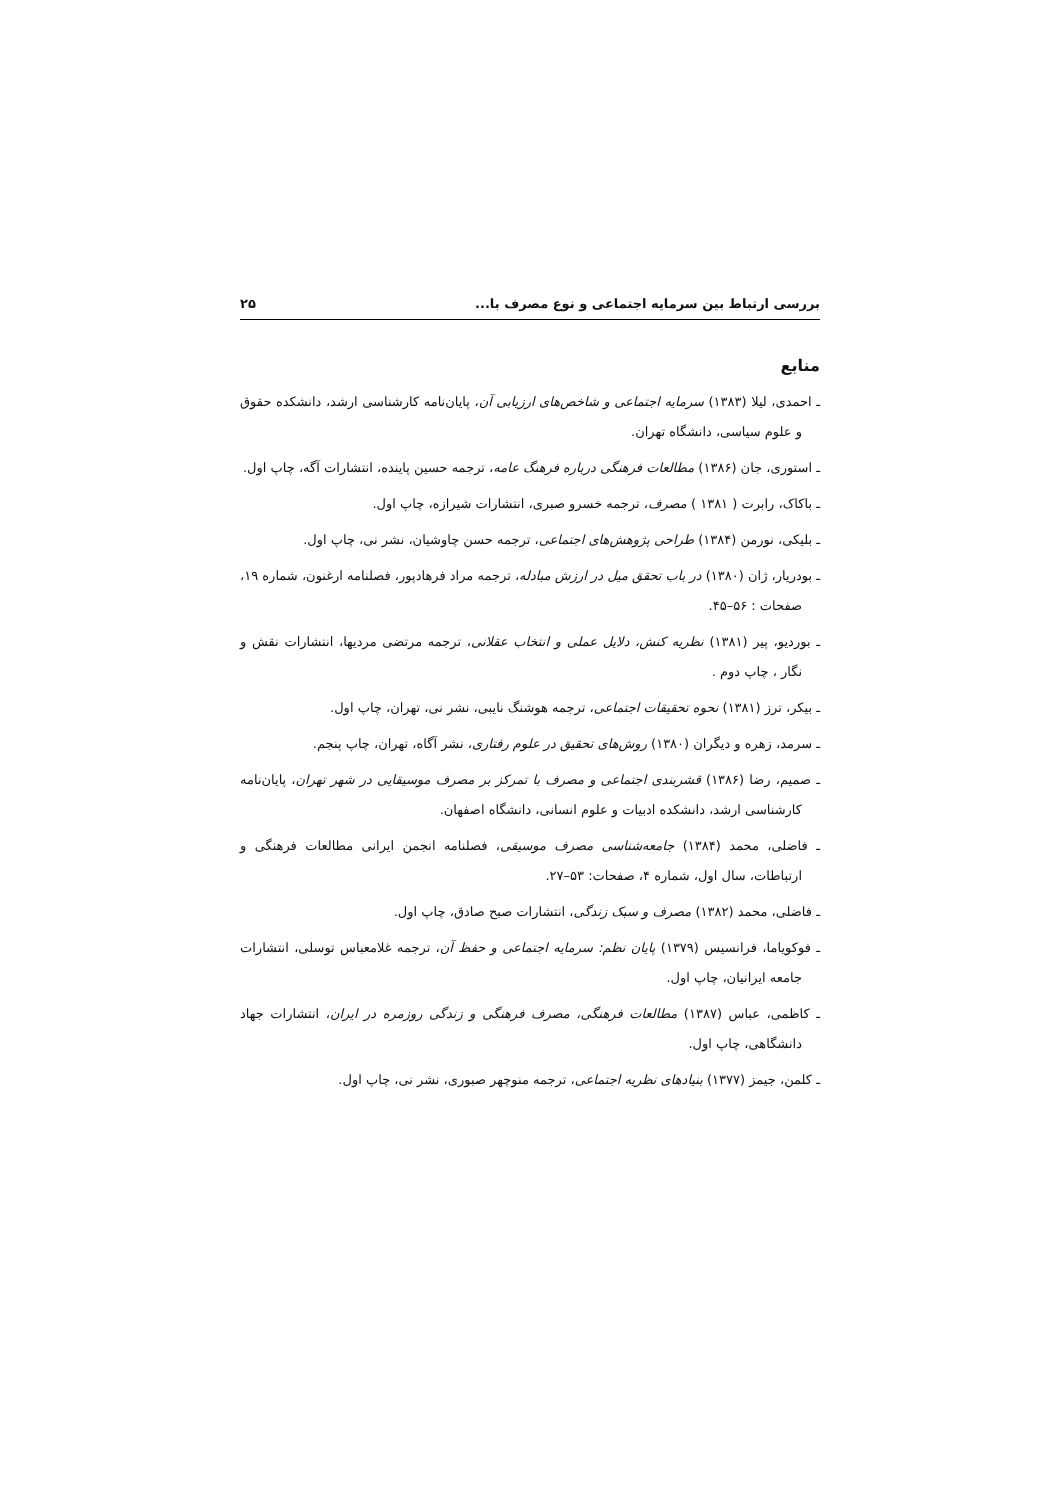بررسی ارتباط بین سرمایه اجتماعی و نوع مصرف با... ۲۵
منابع
ـ احمدی، لیلا (۱۳۸۳) سرمایه اجتماعی و شاخص‌های ارزیابی آن، پایان‌نامه کارشناسی ارشد، دانشکده حقوق و علوم سیاسی، دانشگاه تهران.
ـ استوری، جان (۱۳۸۶) مطالعات فرهنگی درباره فرهنگ عامه، ترجمه حسین پاینده، انتشارات آگه، چاپ اول.
ـ باکاک، رابرت ( ۱۳۸۱ ) مصرف، ترجمه خسرو صبری، انتشارات شیرازه، چاپ اول.
ـ بلیکی، نورمن (۱۳۸۴) طراحی پژوهش‌های اجتماعی، ترجمه حسن چاوشیان، نشر نی، چاپ اول.
ـ بودریار، ژان (۱۳۸۰) در باب تحقق میل در ارزش مبادله، ترجمه مراد فرهادپور، فصلنامه ارغنون، شماره ۱۹، صفحات : ۵۶–۴۵.
ـ بوردیو، پیر (۱۳۸۱) نظریه کنش، دلایل عملی و انتخاب عقلانی، ترجمه مرتضی مردیها، انتشارات نقش و نگار ، چاپ دوم .
ـ بیکر، ترز (۱۳۸۱) نحوه تحقیقات اجتماعی، ترجمه هوشنگ نایبی، نشر نی، تهران، چاپ اول.
ـ سرمد، زهره و دیگران (۱۳۸۰) روش‌های تحقیق در علوم رفتاری، نشر آگاه، تهران، چاپ پنجم.
ـ صمیم، رضا (۱۳۸۶) قشربندی اجتماعی و مصرف با تمرکز بر مصرف موسیقایی در شهر تهران، پایان‌نامه کارشناسی ارشد، دانشکده ادبیات و علوم انسانی، دانشگاه اصفهان.
ـ فاضلی، محمد (۱۳۸۴) جامعه‌شناسی مصرف موسیقی، فصلنامه انجمن ایرانی مطالعات فرهنگی و ارتباطات، سال اول، شماره ۴، صفحات: ۵۳–۲۷.
ـ فاضلی، محمد (۱۳۸۲) مصرف و سبک زندگی، انتشارات صبح صادق، چاپ اول.
ـ فوکویاما، فرانسیس (۱۳۷۹) پایان نظم: سرمایه اجتماعی و حفظ آن، ترجمه غلامعباس توسلی، انتشارات جامعه ایرانیان، چاپ اول.
ـ کاظمی، عباس (۱۳۸۷) مطالعات فرهنگی، مصرف فرهنگی و زندگی روزمره در ایران، انتشارات جهاد دانشگاهی، چاپ اول.
ـ کلمن، جیمز (۱۳۷۷) بنیادهای نظریه اجتماعی، ترجمه منوچهر صبوری، نشر نی، چاپ اول.